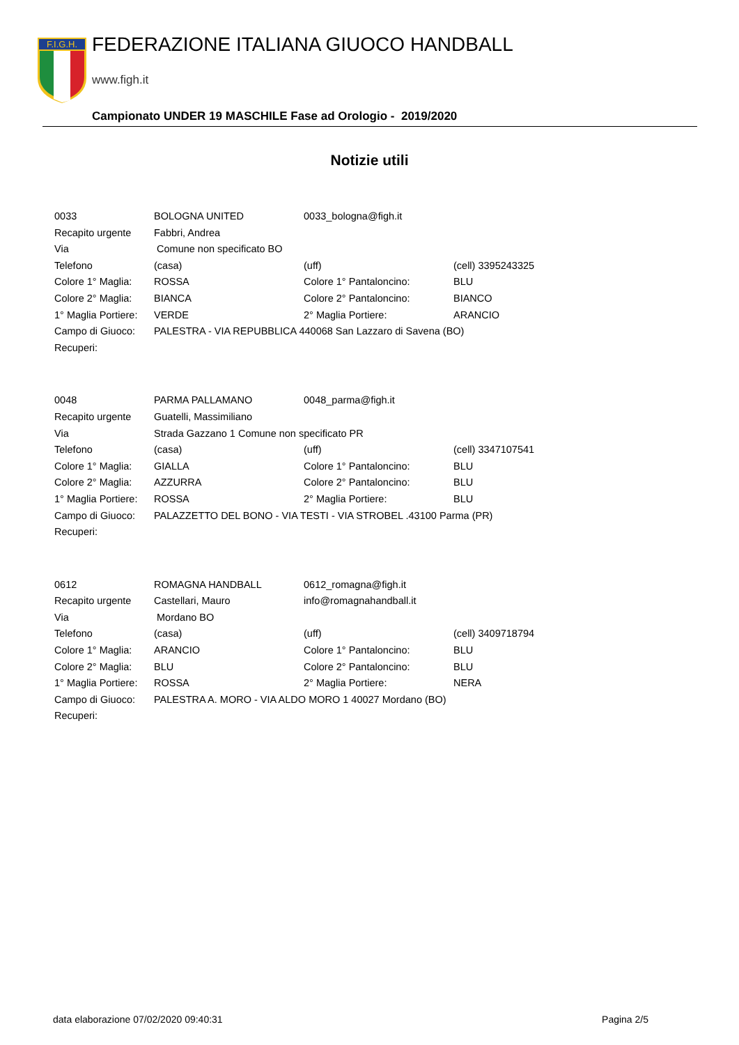F.I.G.H.
FEDERAZIONE ITALIANA GIUOCO HANDBALL
www.figh.it
Campionato UNDER 19 MASCHILE Fase ad Orologio - 2019/2020
Notizie utili
| 0033 | BOLOGNA UNITED | 0033_bologna@figh.it | |
| Recapito urgente | Fabbri, Andrea | | |
| Via | Comune non specificato BO | | |
| Telefono | (casa) | (uff) | (cell) 3395243325 |
| Colore 1° Maglia: | ROSSA | Colore 1° Pantaloncino: | BLU |
| Colore 2° Maglia: | BIANCA | Colore 2° Pantaloncino: | BIANCO |
| 1° Maglia Portiere: | VERDE | 2° Maglia Portiere: | ARANCIO |
| Campo di Giuoco: | PALESTRA - VIA REPUBBLICA 440068 San Lazzaro di Savena (BO) | | |
| Recuperi: | | | |
| 0048 | PARMA PALLAMANO | 0048_parma@figh.it | |
| Recapito urgente | Guatelli, Massimiliano | | |
| Via | Strada Gazzano 1 Comune non specificato PR | | |
| Telefono | (casa) | (uff) | (cell) 3347107541 |
| Colore 1° Maglia: | GIALLA | Colore 1° Pantaloncino: | BLU |
| Colore 2° Maglia: | AZZURRA | Colore 2° Pantaloncino: | BLU |
| 1° Maglia Portiere: | ROSSA | 2° Maglia Portiere: | BLU |
| Campo di Giuoco: | PALAZZETTO DEL BONO - VIA TESTI - VIA STROBEL .43100 Parma (PR) | | |
| Recuperi: | | | |
| 0612 | ROMAGNA HANDBALL | 0612_romagna@figh.it | |
| Recapito urgente | Castellari, Mauro | info@romagnahandball.it | |
| Via | Mordano BO | | |
| Telefono | (casa) | (uff) | (cell) 3409718794 |
| Colore 1° Maglia: | ARANCIO | Colore 1° Pantaloncino: | BLU |
| Colore 2° Maglia: | BLU | Colore 2° Pantaloncino: | BLU |
| 1° Maglia Portiere: | ROSSA | 2° Maglia Portiere: | NERA |
| Campo di Giuoco: | PALESTRA A. MORO - VIA ALDO MORO 1 40027 Mordano (BO) | | |
| Recuperi: | | | |
data elaborazione 07/02/2020 09:40:31 Pagina 2/5